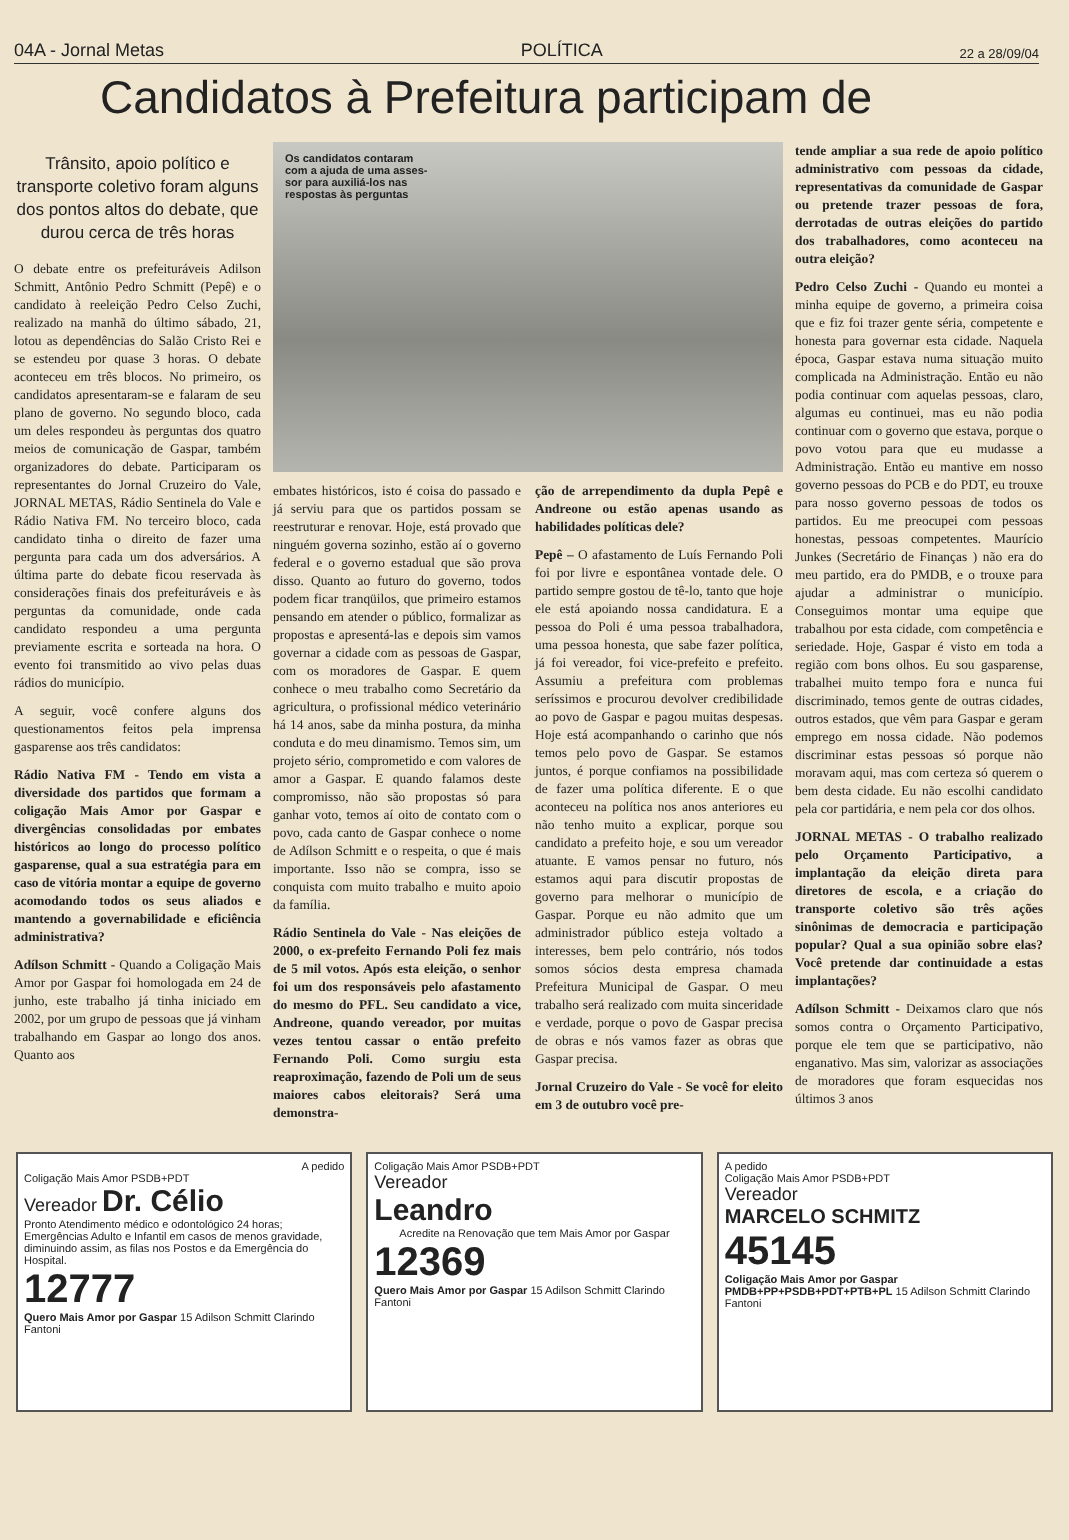04A - Jornal Metas POLÍTICA 22 a 28/09/04
Candidatos à Prefeitura participam de
Trânsito, apoio político e transporte coletivo foram alguns dos pontos altos do debate, que durou cerca de três horas
O debate entre os prefeituráveis Adilson Schmitt, Antônio Pedro Schmitt (Pepê) e o candidato à reeleição Pedro Celso Zuchi, realizado na manhã do último sábado, 21, lotou as dependências do Salão Cristo Rei e se estendeu por quase 3 horas. O debate aconteceu em três blocos. No primeiro, os candidatos apresentaram-se e falaram de seu plano de governo. No segundo bloco, cada um deles respondeu às perguntas dos quatro meios de comunicação de Gaspar, também organizadores do debate. Participaram os representantes do Jornal Cruzeiro do Vale, JORNAL METAS, Rádio Sentinela do Vale e Rádio Nativa FM. No terceiro bloco, cada candidato tinha o direito de fazer uma pergunta para cada um dos adversários. A última parte do debate ficou reservada às considerações finais dos prefeituráveis e às perguntas da comunidade, onde cada candidato respondeu a uma pergunta previamente escrita e sorteada na hora. O evento foi transmitido ao vivo pelas duas rádios do município.
A seguir, você confere alguns dos questionamentos feitos pela imprensa gasparense aos três candidatos:
Rádio Nativa FM - Tendo em vista a diversidade dos partidos que formam a coligação Mais Amor por Gaspar e divergências consolidadas por embates históricos ao longo do processo político gasparense, qual a sua estratégia para em caso de vitória montar a equipe de governo acomodando todos os seus aliados e mantendo a governabilidade e eficiência administrativa?
Adílson Schmitt - Quando a Coligação Mais Amor por Gaspar foi homologada em 24 de junho, este trabalho já tinha iniciado em 2002, por um grupo de pessoas que já vinham trabalhando em Gaspar ao longo dos anos. Quanto aos
Os candidatos contaram
com a ajuda de uma asses-
sor para auxiliá-los nas
respostas às perguntas
embates históricos, isto é coisa do passado e já serviu para que os partidos possam se reestruturar e renovar. Hoje, está provado que ninguém governa sozinho, estão aí o governo federal e o governo estadual que são prova disso. Quanto ao futuro do governo, todos podem ficar tranqüilos, que primeiro estamos pensando em atender o público, formalizar as propostas e apresentá-las e depois sim vamos governar a cidade com as pessoas de Gaspar, com os moradores de Gaspar. E quem conhece o meu trabalho como Secretário da agricultura, o profissional médico veterinário há 14 anos, sabe da minha postura, da minha conduta e do meu dinamismo. Temos sim, um projeto sério, comprometido e com valores de amor a Gaspar. E quando falamos deste compromisso, não são propostas só para ganhar voto, temos aí oito de contato com o povo, cada canto de Gaspar conhece o nome de Adílson Schmitt e o respeita, o que é mais importante. Isso não se compra, isso se conquista com muito trabalho e muito apoio da família.
Rádio Sentinela do Vale - Nas eleições de 2000, o ex-prefeito Fernando Poli fez mais de 5 mil votos. Após esta eleição, o senhor foi um dos responsáveis pelo afastamento do mesmo do PFL. Seu candidato a vice, Andreone, quando vereador, por muitas vezes tentou cassar o então prefeito Fernando Poli. Como surgiu esta reaproximação, fazendo de Poli um de seus maiores cabos eleitorais? Será uma demonstra-
ção de arrependimento da dupla Pepê e Andreone ou estão apenas usando as habilidades políticas dele?
Pepê – O afastamento de Luís Fernando Poli foi por livre e espontânea vontade dele. O partido sempre gostou de tê-lo, tanto que hoje ele está apoiando nossa candidatura. E a pessoa do Poli é uma pessoa trabalhadora, uma pessoa honesta, que sabe fazer política, já foi vereador, foi vice-prefeito e prefeito. Assumiu a prefeitura com problemas seríssimos e procurou devolver credibilidade ao povo de Gaspar e pagou muitas despesas. Hoje está acompanhando o carinho que nós temos pelo povo de Gaspar. Se estamos juntos, é porque confiamos na possibilidade de fazer uma política diferente. E o que aconteceu na política nos anos anteriores eu não tenho muito a explicar, porque sou candidato a prefeito hoje, e sou um vereador atuante. E vamos pensar no futuro, nós estamos aqui para discutir propostas de governo para melhorar o município de Gaspar. Porque eu não admito que um administrador público esteja voltado a interesses, bem pelo contrário, nós todos somos sócios desta empresa chamada Prefeitura Municipal de Gaspar. O meu trabalho será realizado com muita sinceridade e verdade, porque o povo de Gaspar precisa de obras e nós vamos fazer as obras que Gaspar precisa.
Jornal Cruzeiro do Vale - Se você for eleito em 3 de outubro você pre-
tende ampliar a sua rede de apoio político administrativo com pessoas da cidade, representativas da comunidade de Gaspar ou pretende trazer pessoas de fora, derrotadas de outras eleições do partido dos trabalhadores, como aconteceu na outra eleição?
Pedro Celso Zuchi - Quando eu montei a minha equipe de governo, a primeira coisa que e fiz foi trazer gente séria, competente e honesta para governar esta cidade. Naquela época, Gaspar estava numa situação muito complicada na Administração. Então eu não podia continuar com aquelas pessoas, claro, algumas eu continuei, mas eu não podia continuar com o governo que estava, porque o povo votou para que eu mudasse a Administração. Então eu mantive em nosso governo pessoas do PCB e do PDT, eu trouxe para nosso governo pessoas de todos os partidos. Eu me preocupei com pessoas honestas, pessoas competentes. Maurício Junkes (Secretário de Finanças ) não era do meu partido, era do PMDB, e o trouxe para ajudar a administrar o município. Conseguimos montar uma equipe que trabalhou por esta cidade, com competência e seriedade. Hoje, Gaspar é visto em toda a região com bons olhos. Eu sou gasparense, trabalhei muito tempo fora e nunca fui discriminado, temos gente de outras cidades, outros estados, que vêm para Gaspar e geram emprego em nossa cidade. Não podemos discriminar estas pessoas só porque não moravam aqui, mas com certeza só querem o bem desta cidade. Eu não escolhi candidato pela cor partidária, e nem pela cor dos olhos.
JORNAL METAS - O trabalho realizado pelo Orçamento Participativo, a implantação da eleição direta para diretores de escola, e a criação do transporte coletivo são três ações sinônimas de democracia e participação popular? Qual a sua opinião sobre elas? Você pretende dar continuidade a estas implantações?
Adílson Schmitt - Deixamos claro que nós somos contra o Orçamento Participativo, porque ele tem que se participativo, não enganativo. Mas sim, valorizar as associações de moradores que foram esquecidas nos últimos 3 anos
A pedido
Coligação Mais Amor PSDB+PDT
Vereador Dr. Célio
Pronto Atendimento médico e odontológico 24 horas; Emergências Adulto e Infantil em casos de menos gravidade, diminuindo assim, as filas nos Postos e da Emergência do Hospital.
12777
Quero Mais Amor por Gaspar 15 Adilson Schmitt Clarindo Fantoni
Coligação Mais Amor PSDB+PDT
Vereador
Leandro
Acredite na Renovação que tem Mais Amor por Gaspar
12369
Quero Mais Amor por Gaspar 15 Adilson Schmitt Clarindo Fantoni
A pedido
Coligação Mais Amor PSDB+PDT
Vereador
MARCELO SCHMITZ
45145
Coligação Mais Amor por Gaspar PMDB+PP+PSDB+PDT+PTB+PL 15 Adilson Schmitt Clarindo Fantoni